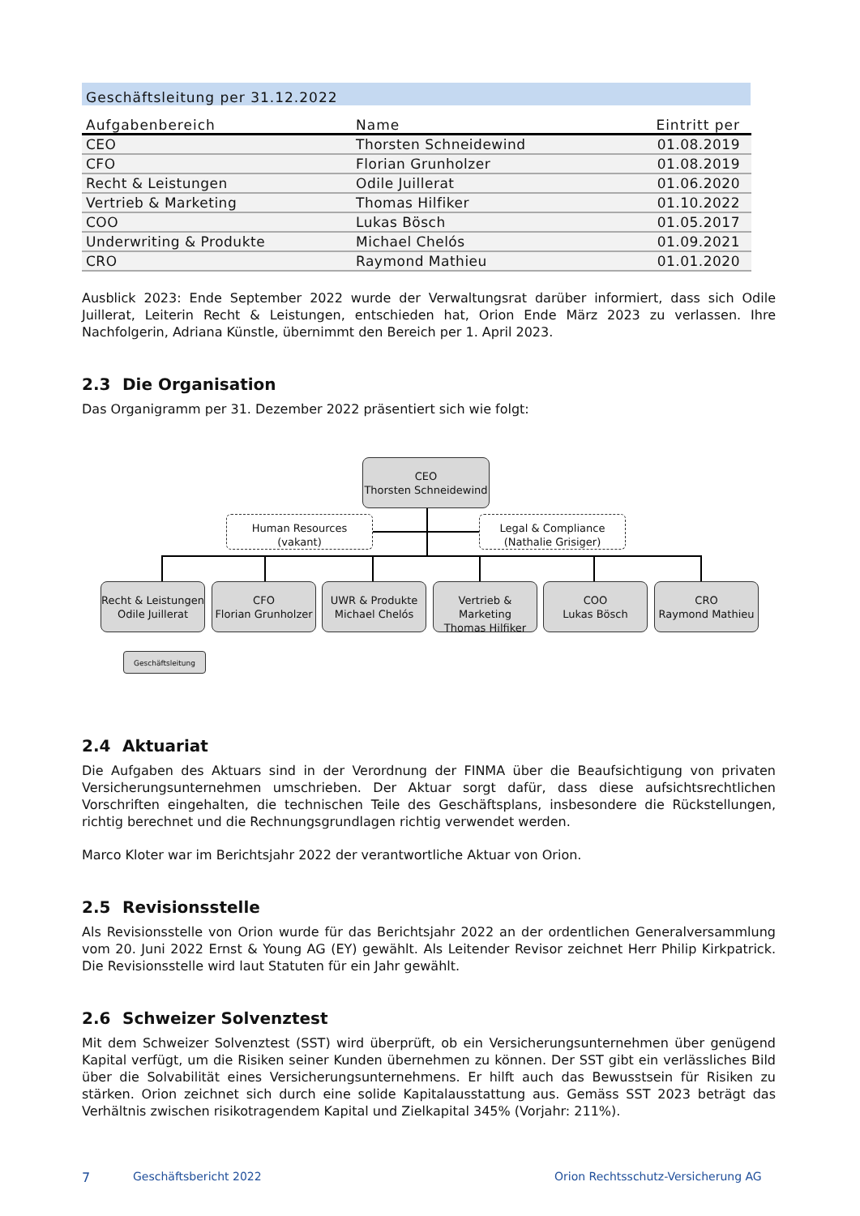Geschäftsleitung per 31.12.2022
| Aufgabenbereich | Name | Eintritt per |
| --- | --- | --- |
| CEO | Thorsten Schneidewind | 01.08.2019 |
| CFO | Florian Grunholzer | 01.08.2019 |
| Recht & Leistungen | Odile Juillerat | 01.06.2020 |
| Vertrieb & Marketing | Thomas Hilfiker | 01.10.2022 |
| COO | Lukas Bösch | 01.05.2017 |
| Underwriting & Produkte | Michael Chelós | 01.09.2021 |
| CRO | Raymond Mathieu | 01.01.2020 |
Ausblick 2023: Ende September 2022 wurde der Verwaltungsrat darüber informiert, dass sich Odile Juillerat, Leiterin Recht & Leistungen, entschieden hat, Orion Ende März 2023 zu verlassen. Ihre Nachfolgerin, Adriana Künstle, übernimmt den Bereich per 1. April 2023.
2.3 Die Organisation
Das Organigramm per 31. Dezember 2022 präsentiert sich wie folgt:
CEO
Thorsten Schneidewind
Human Resources
(vakant)
Legal & Compliance
(Nathalie Grisiger)
Recht & Leistungen
Odile Juillerat
CFO
Florian Grunholzer
UWR & Produkte
Michael Chelós
Vertrieb & Marketing
Thomas Hilfiker
COO
Lukas Bösch
CRO
Raymond Mathieu
Geschäftsleitung
2.4 Aktuariat
Die Aufgaben des Aktuars sind in der Verordnung der FINMA über die Beaufsichtigung von privaten Versicherungsunternehmen umschrieben. Der Aktuar sorgt dafür, dass diese aufsichtsrechtlichen Vorschriften eingehalten, die technischen Teile des Geschäftsplans, insbesondere die Rückstellungen, richtig berechnet und die Rechnungsgrundlagen richtig verwendet werden.
Marco Kloter war im Berichtsjahr 2022 der verantwortliche Aktuar von Orion.
2.5 Revisionsstelle
Als Revisionsstelle von Orion wurde für das Berichtsjahr 2022 an der ordentlichen Generalversammlung vom 20. Juni 2022 Ernst & Young AG (EY) gewählt. Als Leitender Revisor zeichnet Herr Philip Kirkpatrick. Die Revisionsstelle wird laut Statuten für ein Jahr gewählt.
2.6 Schweizer Solvenztest
Mit dem Schweizer Solvenztest (SST) wird überprüft, ob ein Versicherungsunternehmen über genügend Kapital verfügt, um die Risiken seiner Kunden übernehmen zu können. Der SST gibt ein verlässliches Bild über die Solvabilität eines Versicherungsunternehmens. Er hilft auch das Bewusstsein für Risiken zu stärken. Orion zeichnet sich durch eine solide Kapitalausstattung aus. Gemäss SST 2023 beträgt das Verhältnis zwischen risikotragendem Kapital und Zielkapital 345% (Vorjahr: 211%).
7 Geschäftsbericht 2022
Orion Rechtsschutz-Versicherung AG